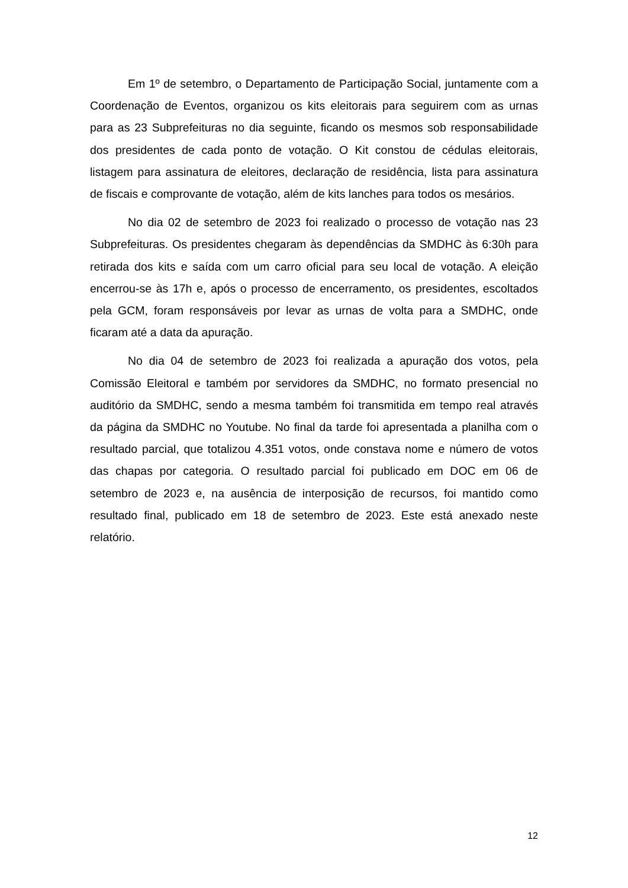Em 1º de setembro, o Departamento de Participação Social, juntamente com a Coordenação de Eventos, organizou os kits eleitorais para seguirem com as urnas para as 23 Subprefeituras no dia seguinte, ficando os mesmos sob responsabilidade dos presidentes de cada ponto de votação. O Kit constou de cédulas eleitorais, listagem para assinatura de eleitores, declaração de residência, lista para assinatura de fiscais e comprovante de votação, além de kits lanches para todos os mesários.
No dia 02 de setembro de 2023 foi realizado o processo de votação nas 23 Subprefeituras. Os presidentes chegaram às dependências da SMDHC às 6:30h para retirada dos kits e saída com um carro oficial para seu local de votação. A eleição encerrou-se às 17h e, após o processo de encerramento, os presidentes, escoltados pela GCM, foram responsáveis por levar as urnas de volta para a SMDHC, onde ficaram até a data da apuração.
No dia 04 de setembro de 2023 foi realizada a apuração dos votos, pela Comissão Eleitoral e também por servidores da SMDHC, no formato presencial no auditório da SMDHC, sendo a mesma também foi transmitida em tempo real através da página da SMDHC no Youtube. No final da tarde foi apresentada a planilha com o resultado parcial, que totalizou 4.351 votos, onde constava nome e número de votos das chapas por categoria. O resultado parcial foi publicado em DOC em 06 de setembro de 2023 e, na ausência de interposição de recursos, foi mantido como resultado final, publicado em 18 de setembro de 2023. Este está anexado neste relatório.
12